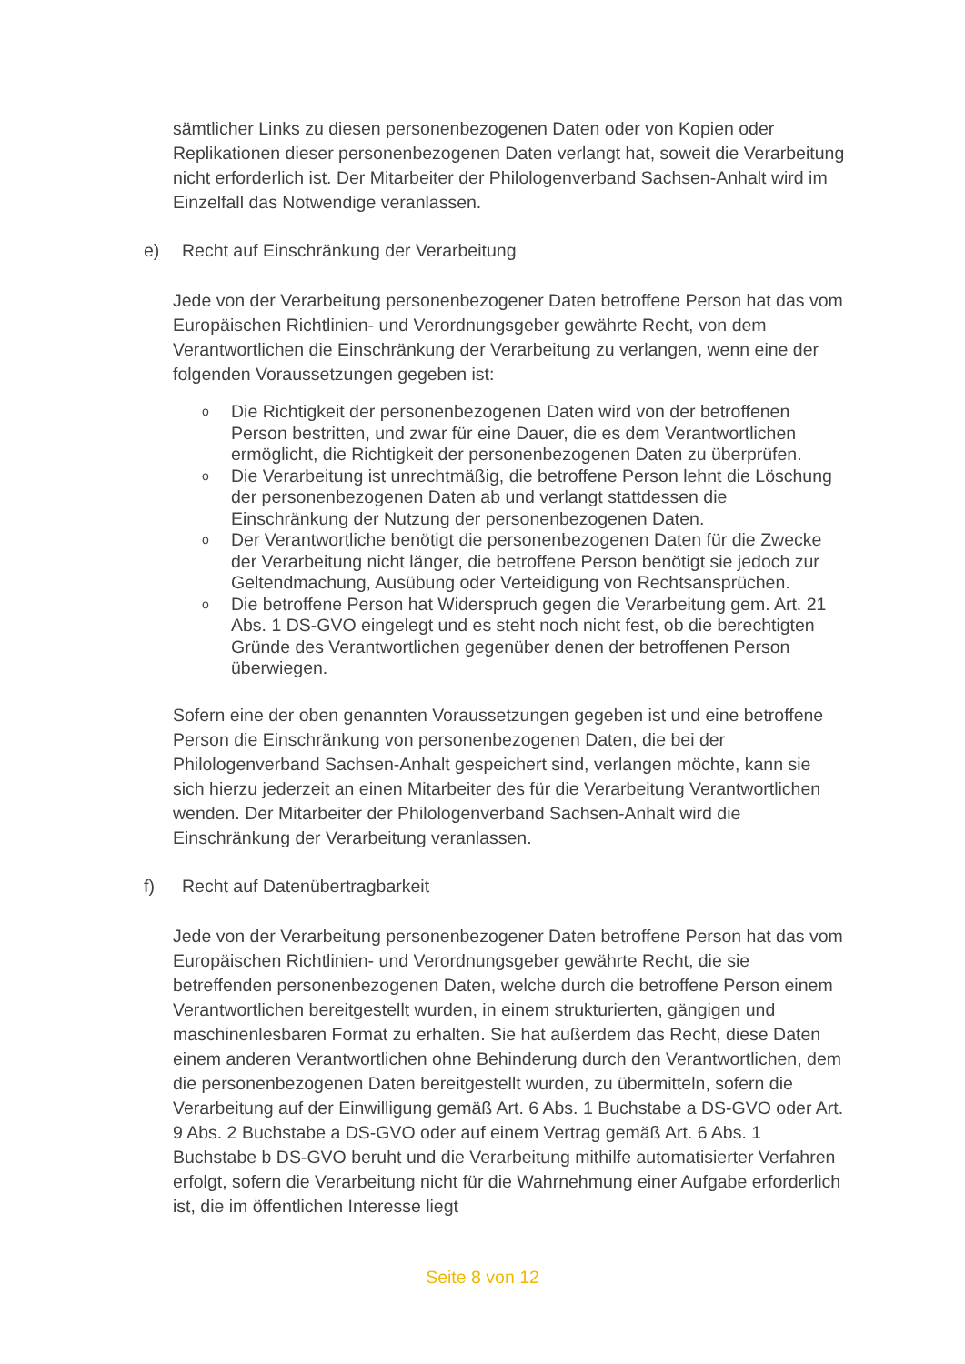sämtlicher Links zu diesen personenbezogenen Daten oder von Kopien oder Replikationen dieser personenbezogenen Daten verlangt hat, soweit die Verarbeitung nicht erforderlich ist. Der Mitarbeiter der Philologenverband Sachsen-Anhalt wird im Einzelfall das Notwendige veranlassen.
e) Recht auf Einschränkung der Verarbeitung
Jede von der Verarbeitung personenbezogener Daten betroffene Person hat das vom Europäischen Richtlinien- und Verordnungsgeber gewährte Recht, von dem Verantwortlichen die Einschränkung der Verarbeitung zu verlangen, wenn eine der folgenden Voraussetzungen gegeben ist:
o Die Richtigkeit der personenbezogenen Daten wird von der betroffenen Person bestritten, und zwar für eine Dauer, die es dem Verantwortlichen ermöglicht, die Richtigkeit der personenbezogenen Daten zu überprüfen.
o Die Verarbeitung ist unrechtmäßig, die betroffene Person lehnt die Löschung der personenbezogenen Daten ab und verlangt stattdessen die Einschränkung der Nutzung der personenbezogenen Daten.
o Der Verantwortliche benötigt die personenbezogenen Daten für die Zwecke der Verarbeitung nicht länger, die betroffene Person benötigt sie jedoch zur Geltendmachung, Ausübung oder Verteidigung von Rechtsansprüchen.
o Die betroffene Person hat Widerspruch gegen die Verarbeitung gem. Art. 21 Abs. 1 DS-GVO eingelegt und es steht noch nicht fest, ob die berechtigten Gründe des Verantwortlichen gegenüber denen der betroffenen Person überwiegen.
Sofern eine der oben genannten Voraussetzungen gegeben ist und eine betroffene Person die Einschränkung von personenbezogenen Daten, die bei der Philologenverband Sachsen-Anhalt gespeichert sind, verlangen möchte, kann sie sich hierzu jederzeit an einen Mitarbeiter des für die Verarbeitung Verantwortlichen wenden. Der Mitarbeiter der Philologenverband Sachsen-Anhalt wird die Einschränkung der Verarbeitung veranlassen.
f) Recht auf Datenübertragbarkeit
Jede von der Verarbeitung personenbezogener Daten betroffene Person hat das vom Europäischen Richtlinien- und Verordnungsgeber gewährte Recht, die sie betreffenden personenbezogenen Daten, welche durch die betroffene Person einem Verantwortlichen bereitgestellt wurden, in einem strukturierten, gängigen und maschinenlesbaren Format zu erhalten. Sie hat außerdem das Recht, diese Daten einem anderen Verantwortlichen ohne Behinderung durch den Verantwortlichen, dem die personenbezogenen Daten bereitgestellt wurden, zu übermitteln, sofern die Verarbeitung auf der Einwilligung gemäß Art. 6 Abs. 1 Buchstabe a DS-GVO oder Art. 9 Abs. 2 Buchstabe a DS-GVO oder auf einem Vertrag gemäß Art. 6 Abs. 1 Buchstabe b DS-GVO beruht und die Verarbeitung mithilfe automatisierter Verfahren erfolgt, sofern die Verarbeitung nicht für die Wahrnehmung einer Aufgabe erforderlich ist, die im öffentlichen Interesse liegt
Seite 8 von 12